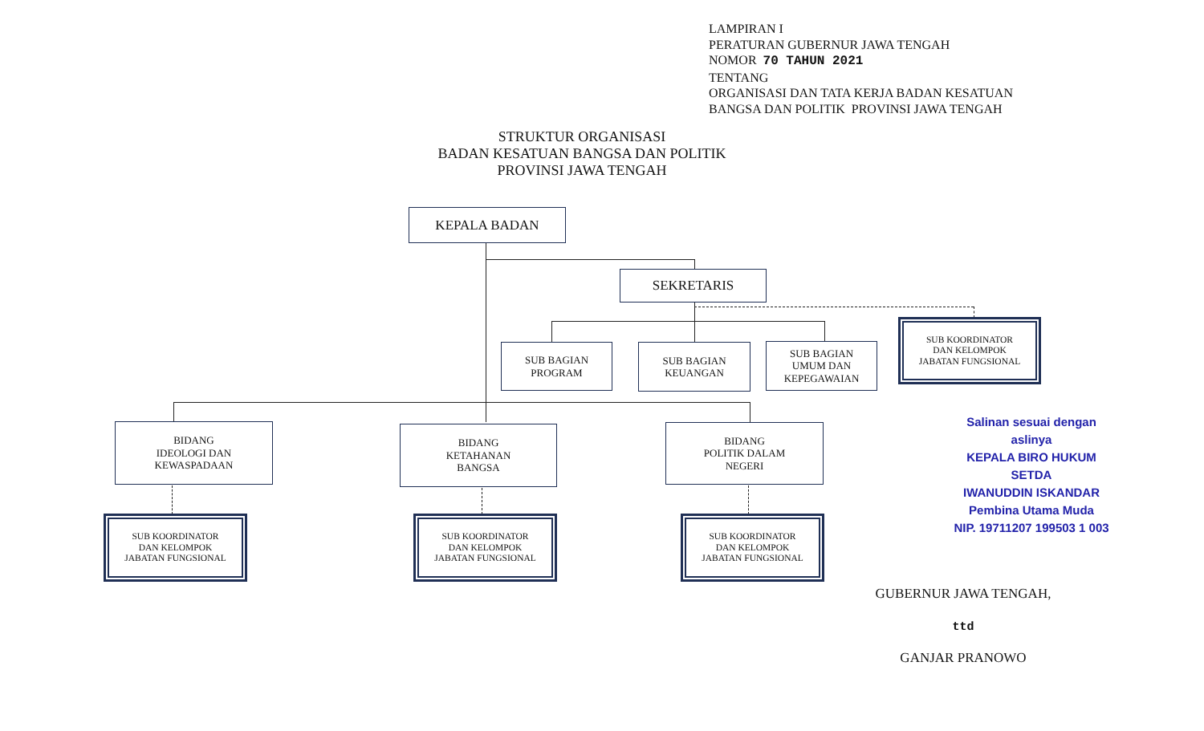LAMPIRAN I
PERATURAN GUBERNUR JAWA TENGAH
NOMOR 70 TAHUN 2021
TENTANG
ORGANISASI DAN TATA KERJA BADAN KESATUAN
BANGSA DAN POLITIK PROVINSI JAWA TENGAH
STRUKTUR ORGANISASI
BADAN KESATUAN BANGSA DAN POLITIK
PROVINSI JAWA TENGAH
KEPALA BADAN
SEKRETARIS
SUB BAGIAN
PROGRAM
SUB BAGIAN
KEUANGAN
SUB BAGIAN
UMUM DAN
KEPEGAWAIAN
SUB KOORDINATOR
DAN KELOMPOK
JABATAN FUNGSIONAL
BIDANG
IDEOLOGI DAN
KEWASPADAAN
BIDANG
KETAHANAN
BANGSA
BIDANG
POLITIK DALAM
NEGERI
SUB KOORDINATOR
DAN KELOMPOK
JABATAN FUNGSIONAL
SUB KOORDINATOR
DAN KELOMPOK
JABATAN FUNGSIONAL
SUB KOORDINATOR
DAN KELOMPOK
JABATAN FUNGSIONAL
Salinan sesuai dengan
aslinya
KEPALA BIRO HUKUM
SETDA
IWANUDDIN ISKANDAR
Pembina Utama Muda
NIP. 19711207 199503 1 003
GUBERNUR JAWA TENGAH,
ttd
GANJAR PRANOWO